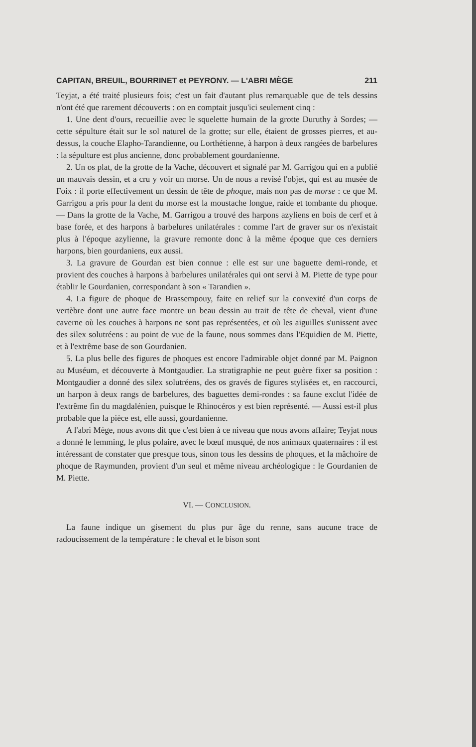CAPITAN, BREUIL, BOURRINET et PEYRONY. — L'ABRI MÈGE 211
Teyjat, a été traité plusieurs fois; c'est un fait d'autant plus remarquable que de tels dessins n'ont été que rarement découverts : on en comptait jusqu'ici seulement cinq :
1. Une dent d'ours, recueillie avec le squelette humain de la grotte Duruthy à Sordes; — cette sépulture était sur le sol naturel de la grotte; sur elle, étaient de grosses pierres, et au-dessus, la couche Elapho-Tarandienne, ou Lorthétienne, à harpon à deux rangées de barbelures : la sépulture est plus ancienne, donc probablement gourdanienne.
2. Un os plat, de la grotte de la Vache, découvert et signalé par M. Garrigou qui en a publié un mauvais dessin, et a cru y voir un morse. Un de nous a revisé l'objet, qui est au musée de Foix : il porte effectivement un dessin de tête de phoque, mais non pas de morse : ce que M. Garrigou a pris pour la dent du morse est la moustache longue, raide et tombante du phoque. — Dans la grotte de la Vache, M. Garrigou a trouvé des harpons azyliens en bois de cerf et à base forée, et des harpons à barbelures unilatérales : comme l'art de graver sur os n'existait plus à l'époque azylienne, la gravure remonte donc à la même époque que ces derniers harpons, bien gourdaniens, eux aussi.
3. La gravure de Gourdan est bien connue : elle est sur une baguette demi-ronde, et provient des couches à harpons à barbelures unilatérales qui ont servi à M. Piette de type pour établir le Gourdanien, correspondant à son « Tarandien ».
4. La figure de phoque de Brassempouy, faite en relief sur la convexité d'un corps de vertèbre dont une autre face montre un beau dessin au trait de tête de cheval, vient d'une caverne où les couches à harpons ne sont pas représentées, et où les aiguilles s'unissent avec des silex solutréens : au point de vue de la faune, nous sommes dans l'Equidien de M. Piette, et à l'extrême base de son Gourdanien.
5. La plus belle des figures de phoques est encore l'admirable objet donné par M. Paignon au Muséum, et découverte à Montgaudier. La stratigraphie ne peut guère fixer sa position : Montgaudier a donné des silex solutréens, des os gravés de figures stylisées et, en raccourci, un harpon à deux rangs de barbelures, des baguettes demi-rondes : sa faune exclut l'idée de l'extrême fin du magdalénien, puisque le Rhinocéros y est bien représenté. — Aussi est-il plus probable que la pièce est, elle aussi, gourdanienne.
A l'abri Mège, nous avons dit que c'est bien à ce niveau que nous avons affaire; Teyjat nous a donné le lemming, le plus polaire, avec le bœuf musqué, de nos animaux quaternaires : il est intéressant de constater que presque tous, sinon tous les dessins de phoques, et la mâchoire de phoque de Raymunden, provient d'un seul et même niveau archéologique : le Gourdanien de M. Piette.
VI. — CONCLUSION.
La faune indique un gisement du plus pur âge du renne, sans aucune trace de radoucissement de la température : le cheval et le bison sont